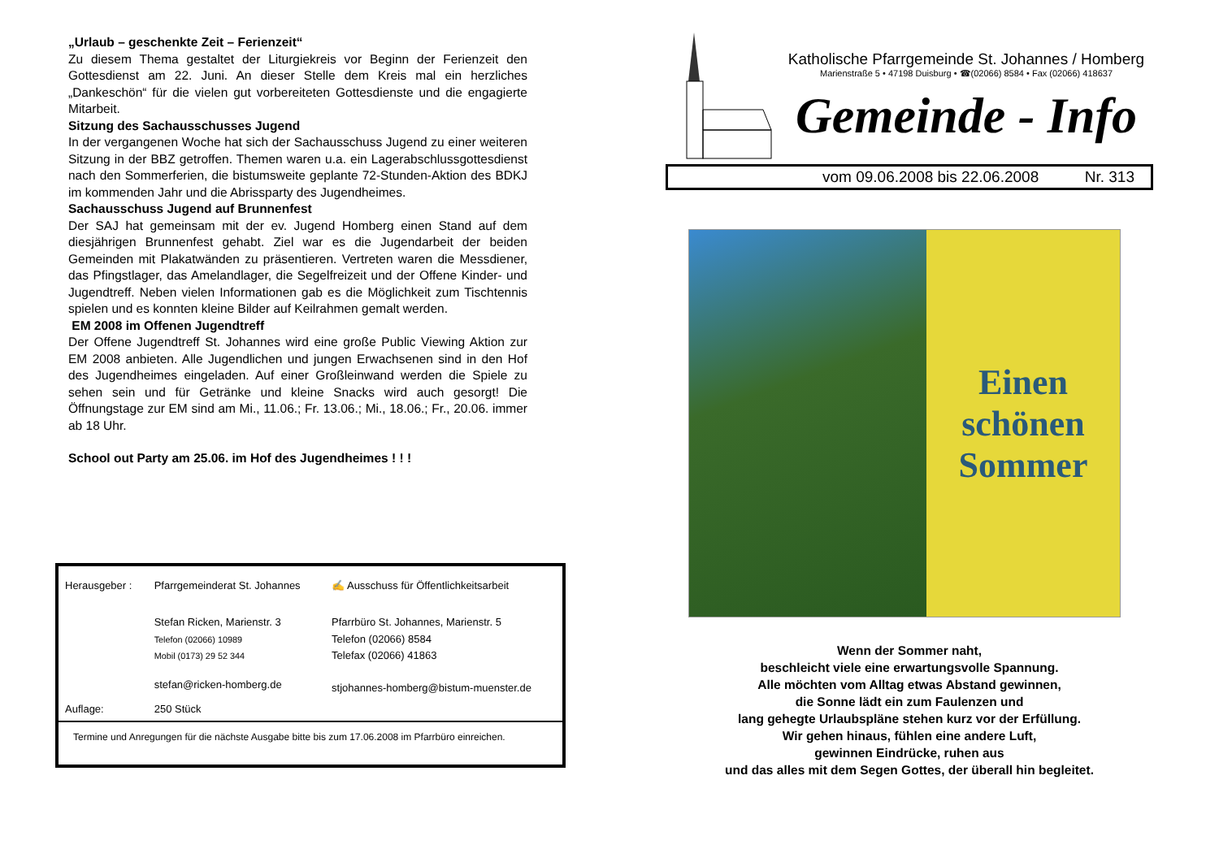„Urlaub – geschenkte Zeit – Ferienzeit“
Zu diesem Thema gestaltet der Liturgiekreis vor Beginn der Ferienzeit den Gottesdienst am 22. Juni. An dieser Stelle dem Kreis mal ein herzliches „Dankeschön“ für die vielen gut vorbereiteten Gottesdienste und die engagierte Mitarbeit.
Sitzung des Sachausschusses Jugend
In der vergangenen Woche hat sich der Sachausschuss Jugend zu einer weiteren Sitzung in der BBZ getroffen. Themen waren u.a. ein Lagerabschlussgottesdienst nach den Sommerferien, die bistumsweite geplante 72-Stunden-Aktion des BDKJ im kommenden Jahr und die Abrissparty des Jugendheimes.
Sachausschuss Jugend auf Brunnenfest
Der SAJ hat gemeinsam mit der ev. Jugend Homberg einen Stand auf dem diesjährigen Brunnenfest gehabt. Ziel war es die Jugendarbeit der beiden Gemeinden mit Plakatwänden zu präsentieren. Vertreten waren die Messdiener, das Pfingstlager, das Amelandlager, die Segelfreizeit und der Offene Kinder- und Jugendtreff. Neben vielen Informationen gab es die Möglichkeit zum Tischtennis spielen und es konnten kleine Bilder auf Keilrahmen gemalt werden.
EM 2008 im Offenen Jugendtreff
Der Offene Jugendtreff St. Johannes wird eine große Public Viewing Aktion zur EM 2008 anbieten. Alle Jugendlichen und jungen Erwachsenen sind in den Hof des Jugendheimes eingeladen. Auf einer Großleinwand werden die Spiele zu sehen sein und für Getränke und kleine Snacks wird auch gesorgt! Die Öffnungstage zur EM sind am Mi., 11.06.; Fr. 13.06.; Mi., 18.06.; Fr., 20.06. immer ab 18 Uhr.
School out Party am 25.06. im Hof des Jugendheimes ! ! !
| Herausgeber : | Pfarrgemeinderat St. Johannes | ✍ Ausschuss für Öffentlichkeitsarbeit |
| | Stefan Ricken, Marienstr. 3 Telefon (02066) 10989 Mobil (0173) 29 52 344 | Pfarrbüro St. Johannes, Marienstr. 5 Telefon (02066) 8584 Telefax (02066) 41863 |
| | stefan@ricken-homberg.de | stjohannes-homberg@bistum-muenster.de |
| Auflage: | 250 Stück | |
Termine und Anregungen für die nächste Ausgabe bitte bis zum 17.06.2008 im Pfarrbüro einreichen.
Katholische Pfarrgemeinde St. Johannes / Homberg
Marienstraße 5 • 47198 Duisburg • ☎(02066) 8584 • Fax (02066) 418637
Gemeinde - Info
vom 09.06.2008 bis 22.06.2008 Nr. 313
Einen
schönen
Sommer
Wenn der Sommer naht,
beschleicht viele eine erwartungsvolle Spannung.
Alle möchten vom Alltag etwas Abstand gewinnen,
die Sonne lädt ein zum Faulenzen und
lang gehegte Urlaubspläne stehen kurz vor der Erfüllung.
Wir gehen hinaus, fühlen eine andere Luft,
gewinnen Eindrücke, ruhen aus
und das alles mit dem Segen Gottes, der überall hin begleitet.